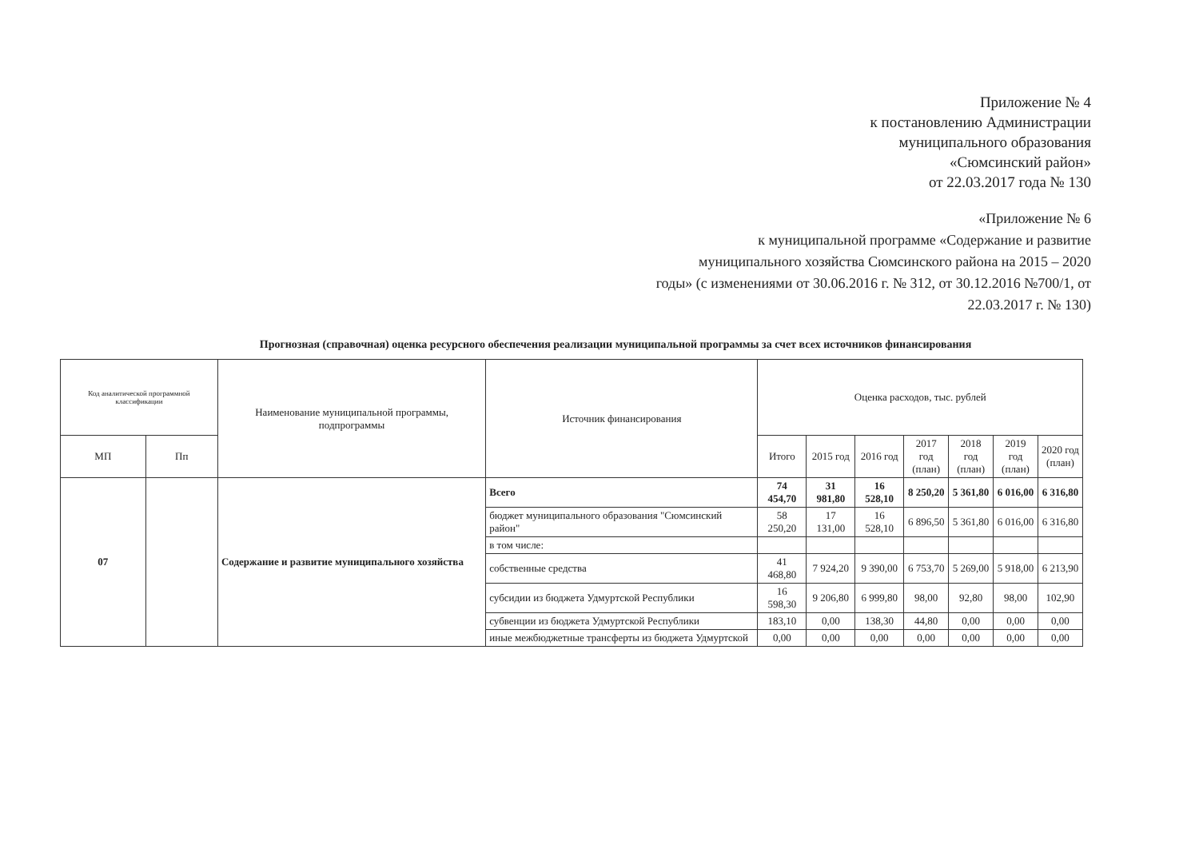Приложение № 4
к постановлению Администрации
муниципального образования
«Сюмсинский район»
от 22.03.2017 года № 130
«Приложение № 6
к муниципальной программе «Содержание и развитие
муниципального хозяйства Сюмсинского района на 2015 – 2020
годы» (с изменениями от 30.06.2016 г. № 312, от 30.12.2016 №700/1, от
22.03.2017 г. № 130)
Прогнозная (справочная) оценка ресурсного обеспечения реализации муниципальной программы за счет всех источников финансирования
| Код аналитической программной классификации | | Наименование муниципальной программы, подпрограммы | Источник финансирования | Оценка расходов, тыс. рублей | | | | | | |
| --- | --- | --- | --- | --- | --- | --- | --- | --- | --- | --- |
| МП | Пп | | | Итого | 2015 год | 2016 год | 2017 год (план) | 2018 год (план) | 2019 год (план) | 2020 год (план) |
| 07 | | Содержание и развитие муниципального хозяйства | Всего | 74 454,70 | 31 981,80 | 16 528,10 | 8 250,20 | 5 361,80 | 6 016,00 | 6 316,80 |
| | | | бюджет муниципального образования "Сюмсинский район" | 58 250,20 | 17 131,00 | 16 528,10 | 6 896,50 | 5 361,80 | 6 016,00 | 6 316,80 |
| | | | в том числе: | | | | | | | |
| | | | собственные средства | 41 468,80 | 7 924,20 | 9 390,00 | 6 753,70 | 5 269,00 | 5 918,00 | 6 213,90 |
| | | | субсидии из бюджета Удмуртской Республики | 16 598,30 | 9 206,80 | 6 999,80 | 98,00 | 92,80 | 98,00 | 102,90 |
| | | | субвенции из бюджета Удмуртской Республики | 183,10 | 0,00 | 138,30 | 44,80 | 0,00 | 0,00 | 0,00 |
| | | | иные межбюджетные трансферты из бюджета Удмуртской | 0,00 | 0,00 | 0,00 | 0,00 | 0,00 | 0,00 | 0,00 |